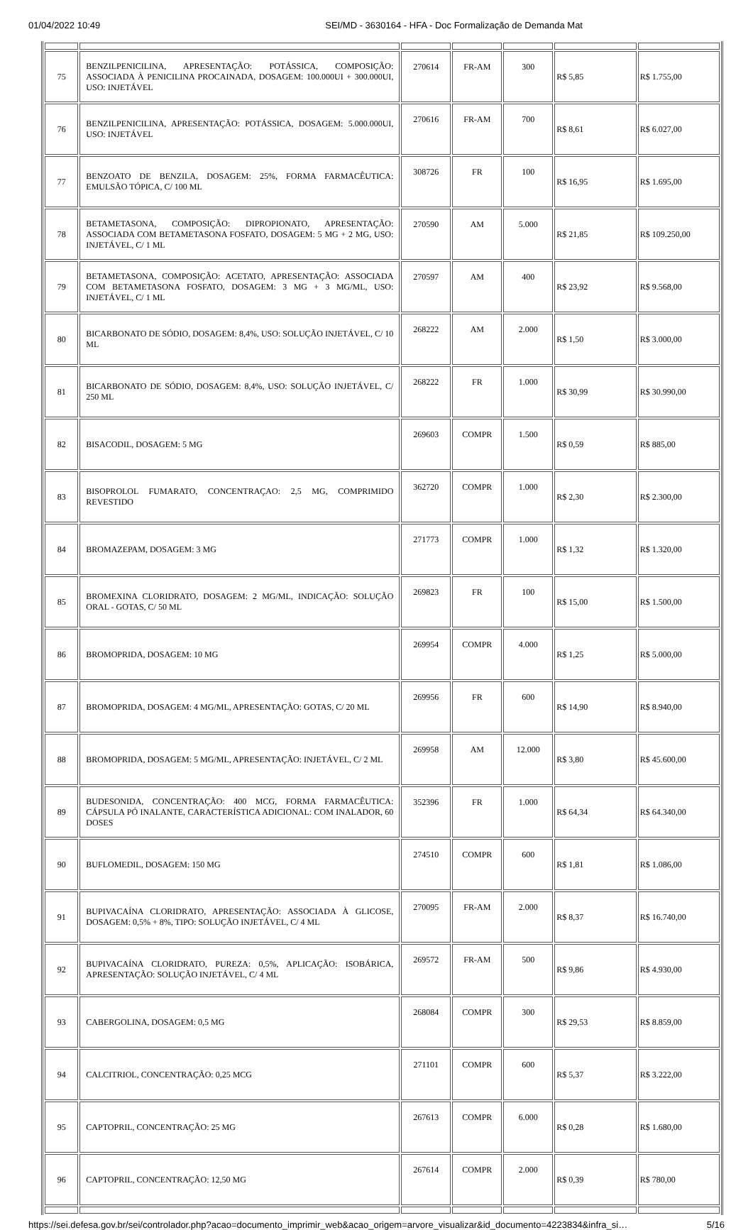01/04/2022 10:49 SEI/MD - 3630164 - HFA - Doc Formalização de Demanda Mat
| 75 | BENZILPENICILINA, APRESENTAÇÃO: POTÁSSICA, COMPOSIÇÃO: ASSOCIADA À PENICILINA PROCAINADA, DOSAGEM: 100.000UI + 300.000UI, USO: INJETÁVEL | 270614 | FR-AM | 300 | R$ 5,85 | R$ 1.755,00 |
| 76 | BENZILPENICILINA, APRESENTAÇÃO: POTÁSSICA, DOSAGEM: 5.000.000UI, USO: INJETÁVEL | 270616 | FR-AM | 700 | R$ 8,61 | R$ 6.027,00 |
| 77 | BENZOATO DE BENZILA, DOSAGEM: 25%, FORMA FARMACÊUTICA: EMULSÃO TÓPICA, C/ 100 ML | 308726 | FR | 100 | R$ 16,95 | R$ 1.695,00 |
| 78 | BETAMETASONA, COMPOSIÇÃO: DIPROPIONATO, APRESENTAÇÃO: ASSOCIADA COM BETAMETASONA FOSFATO, DOSAGEM: 5 MG + 2 MG, USO: INJETÁVEL, C/ 1 ML | 270590 | AM | 5.000 | R$ 21,85 | R$ 109.250,00 |
| 79 | BETAMETASONA, COMPOSIÇÃO: ACETATO, APRESENTAÇÃO: ASSOCIADA COM BETAMETASONA FOSFATO, DOSAGEM: 3 MG + 3 MG/ML, USO: INJETÁVEL, C/ 1 ML | 270597 | AM | 400 | R$ 23,92 | R$ 9.568,00 |
| 80 | BICARBONATO DE SÓDIO, DOSAGEM: 8,4%, USO: SOLUÇÃO INJETÁVEL, C/ 10 ML | 268222 | AM | 2.000 | R$ 1,50 | R$ 3.000,00 |
| 81 | BICARBONATO DE SÓDIO, DOSAGEM: 8,4%, USO: SOLUÇÃO INJETÁVEL, C/ 250 ML | 268222 | FR | 1.000 | R$ 30,99 | R$ 30.990,00 |
| 82 | BISACODIL, DOSAGEM: 5 MG | 269603 | COMPR | 1.500 | R$ 0,59 | R$ 885,00 |
| 83 | BISOPROLOL FUMARATO, CONCENTRAÇAO: 2,5 MG, COMPRIMIDO REVESTIDO | 362720 | COMPR | 1.000 | R$ 2,30 | R$ 2.300,00 |
| 84 | BROMAZEPAM, DOSAGEM: 3 MG | 271773 | COMPR | 1.000 | R$ 1,32 | R$ 1.320,00 |
| 85 | BROMEXINA CLORIDRATO, DOSAGEM: 2 MG/ML, INDICAÇÃO: SOLUÇÃO ORAL - GOTAS, C/ 50 ML | 269823 | FR | 100 | R$ 15,00 | R$ 1.500,00 |
| 86 | BROMOPRIDA, DOSAGEM: 10 MG | 269954 | COMPR | 4.000 | R$ 1,25 | R$ 5.000,00 |
| 87 | BROMOPRIDA, DOSAGEM: 4 MG/ML, APRESENTAÇÃO: GOTAS, C/ 20 ML | 269956 | FR | 600 | R$ 14,90 | R$ 8.940,00 |
| 88 | BROMOPRIDA, DOSAGEM: 5 MG/ML, APRESENTAÇÃO: INJETÁVEL, C/ 2 ML | 269958 | AM | 12.000 | R$ 3,80 | R$ 45.600,00 |
| 89 | BUDESONIDA, CONCENTRAÇÃO: 400 MCG, FORMA FARMACÊUTICA: CÁPSULA PÓ INALANTE, CARACTERÍSTICA ADICIONAL: COM INALADOR, 60 DOSES | 352396 | FR | 1.000 | R$ 64,34 | R$ 64.340,00 |
| 90 | BUFLOMEDIL, DOSAGEM: 150 MG | 274510 | COMPR | 600 | R$ 1,81 | R$ 1.086,00 |
| 91 | BUPIVACAÍNA CLORIDRATO, APRESENTAÇÃO: ASSOCIADA À GLICOSE, DOSAGEM: 0,5% + 8%, TIPO: SOLUÇÃO INJETÁVEL, C/ 4 ML | 270095 | FR-AM | 2.000 | R$ 8,37 | R$ 16.740,00 |
| 92 | BUPIVACAÍNA CLORIDRATO, PUREZA: 0,5%, APLICAÇÃO: ISOBÁRICA, APRESENTAÇÃO: SOLUÇÃO INJETÁVEL, C/ 4 ML | 269572 | FR-AM | 500 | R$ 9,86 | R$ 4.930,00 |
| 93 | CABERGOLINA, DOSAGEM: 0,5 MG | 268084 | COMPR | 300 | R$ 29,53 | R$ 8.859,00 |
| 94 | CALCITRIOL, CONCENTRAÇÃO: 0,25 MCG | 271101 | COMPR | 600 | R$ 5,37 | R$ 3.222,00 |
| 95 | CAPTOPRIL, CONCENTRAÇÃO: 25 MG | 267613 | COMPR | 6.000 | R$ 0,28 | R$ 1.680,00 |
| 96 | CAPTOPRIL, CONCENTRAÇÃO: 12,50 MG | 267614 | COMPR | 2.000 | R$ 0,39 | R$ 780,00 |
https://sei.defesa.gov.br/sei/controlador.php?acao=documento_imprimir_web&acao_origem=arvore_visualizar&id_documento=4223834&infra_si… 5/16